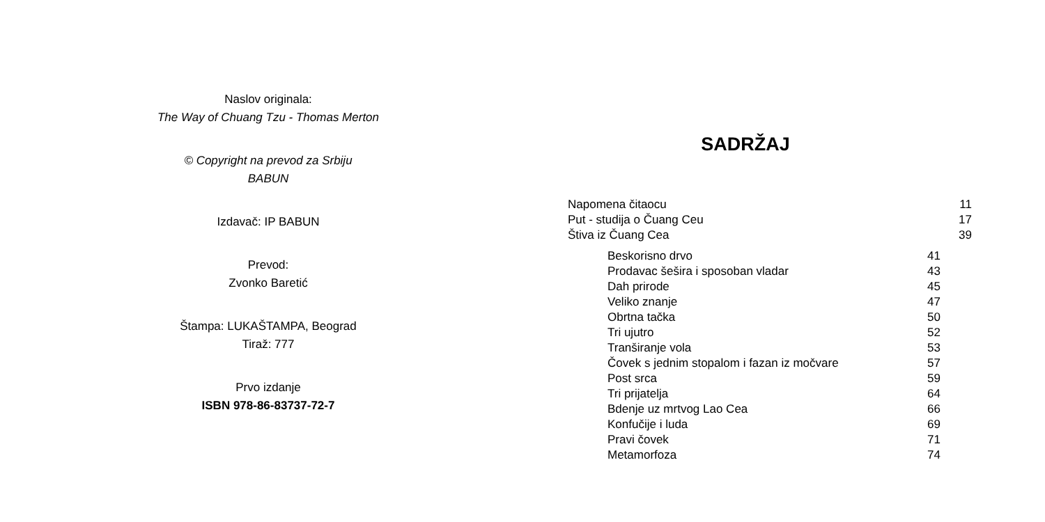Naslov originala:
The Way of Chuang Tzu - Thomas Merton
© Copyright na prevod za Srbiju
BABUN
Izdavač: IP BABUN
Prevod:
Zvonko Baretić
Štampa: LUKAŠTAMPA, Beograd
Tiraž: 777
Prvo izdanje
ISBN 978-86-83737-72-7
SADRŽAJ
Napomena čitaocu 11
Put - studija o Čuang Ceu 17
Štiva iz Čuang Cea 39
Beskorisno drvo 41
Prodavac šešira i sposoban vladar 43
Dah prirode 45
Veliko znanje 47
Obrtna tačka 50
Tri ujutro 52
Tranširanje vola 53
Čovek s jednim stopalom i fazan iz močvare 57
Post srca 59
Tri prijatelja 64
Bdenje uz mrtvog Lao Cea 66
Konfučije i luda 69
Pravi čovek 71
Metamorfoza 74